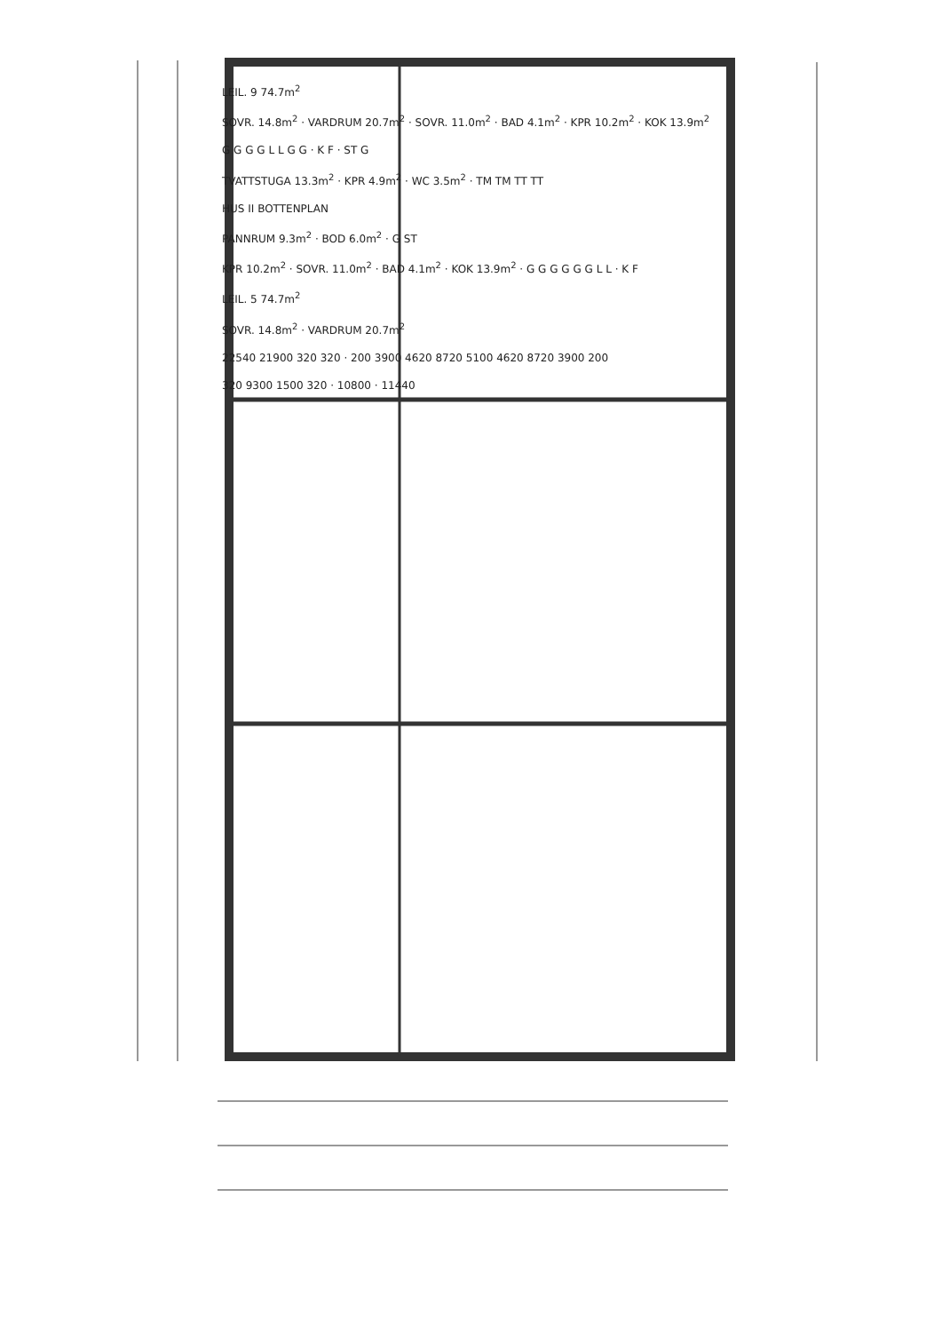LEIL. 9 74.7m<sup>2</sup>
SOVR. 14.8m<sup>2</sup> · VARDRUM 20.7m<sup>2</sup> · SOVR. 11.0m<sup>2</sup> · BAD 4.1m<sup>2</sup> · KPR 10.2m<sup>2</sup> · KOK 13.9m<sup>2</sup>
G G G G L L G G · K F · ST G
TVATTSTUGA 13.3m<sup>2</sup> · KPR 4.9m<sup>2</sup> · WC 3.5m<sup>2</sup> · TM TM TT TT
HUS II BOTTENPLAN
PANNRUM 9.3m<sup>2</sup> · BOD 6.0m<sup>2</sup> · G ST
KPR 10.2m<sup>2</sup> · SOVR. 11.0m<sup>2</sup> · BAD 4.1m<sup>2</sup> · KOK 13.9m<sup>2</sup> · G G G G G G L L · K F
LEIL. 5 74.7m<sup>2</sup>
SOVR. 14.8m<sup>2</sup> · VARDRUM 20.7m<sup>2</sup>
22540 21900 320 320 · 200 3900 4620 8720 5100 4620 8720 3900 200
320 9300 1500 320 · 10800 · 11440